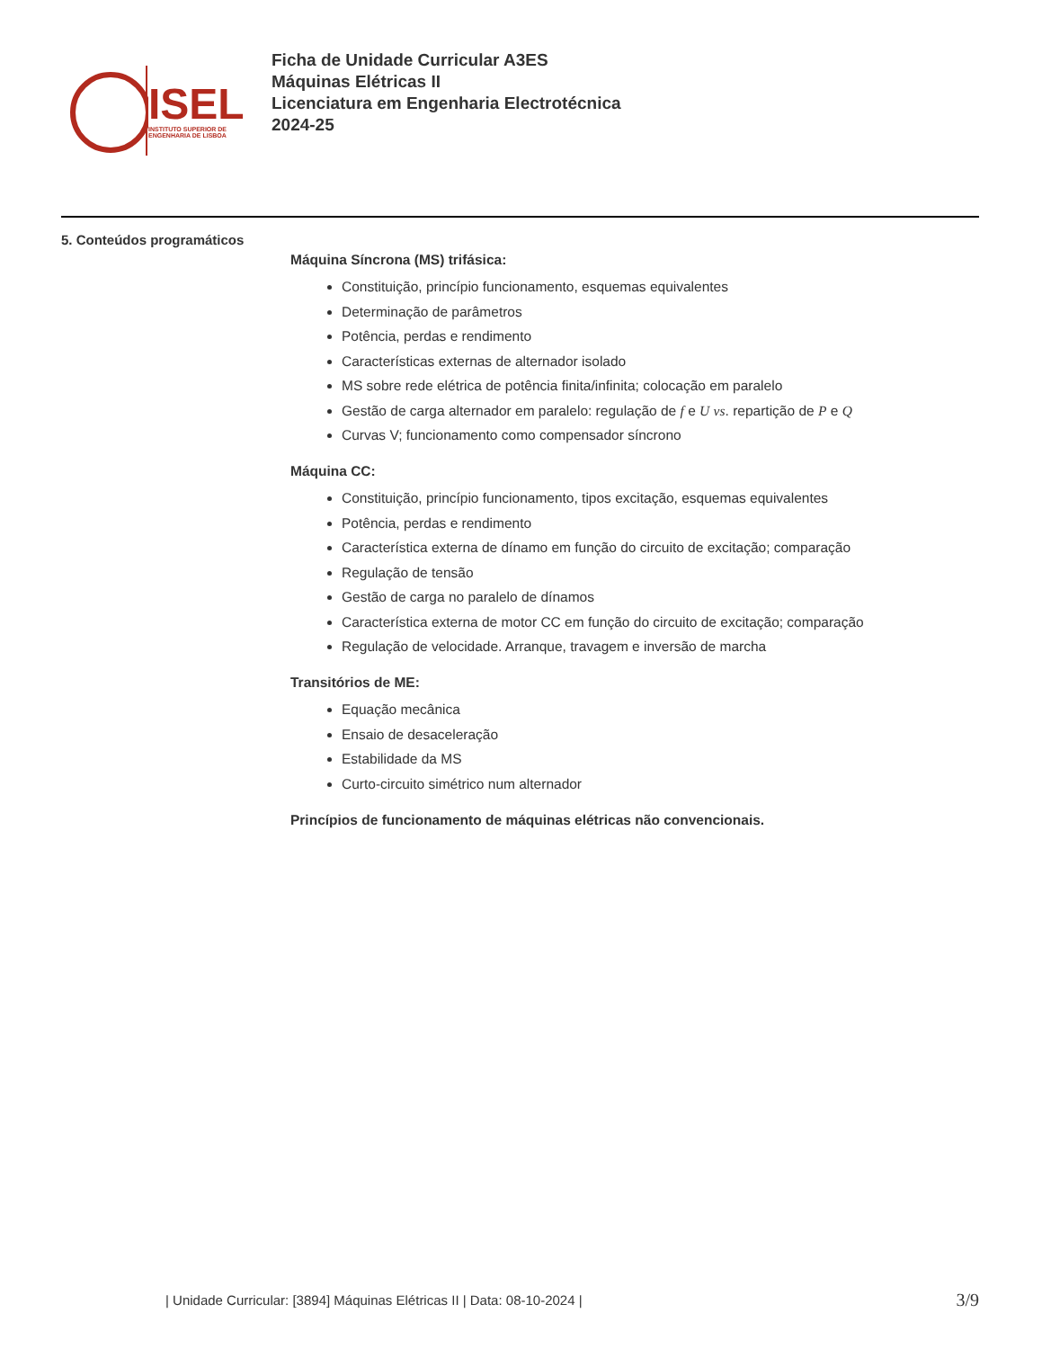ISEL
INSTITUTO SUPERIOR DE
ENGENHARIA DE LISBOA
Ficha de Unidade Curricular A3ES
Máquinas Elétricas II
Licenciatura em Engenharia Electrotécnica
2024-25
5. Conteúdos programáticos
Máquina Síncrona (MS) trifásica:
Constituição, princípio funcionamento, esquemas equivalentes
Determinação de parâmetros
Potência, perdas e rendimento
Características externas de alternador isolado
MS sobre rede elétrica de potência finita/infinita; colocação em paralelo
Gestão de carga alternador em paralelo: regulação de f e U vs. repartição de P e Q
Curvas V; funcionamento como compensador síncrono
Máquina CC:
Constituição, princípio funcionamento, tipos excitação, esquemas equivalentes
Potência, perdas e rendimento
Característica externa de dínamo em função do circuito de excitação; comparação
Regulação de tensão
Gestão de carga no paralelo de dínamos
Característica externa de motor CC em função do circuito de excitação; comparação
Regulação de velocidade. Arranque, travagem e inversão de marcha
Transitórios de ME:
Equação mecânica
Ensaio de desaceleração
Estabilidade da MS
Curto-circuito simétrico num alternador
Princípios de funcionamento de máquinas elétricas não convencionais.
| Unidade Curricular: [3894] Máquinas Elétricas II | Data: 08-10-2024 |
3/9